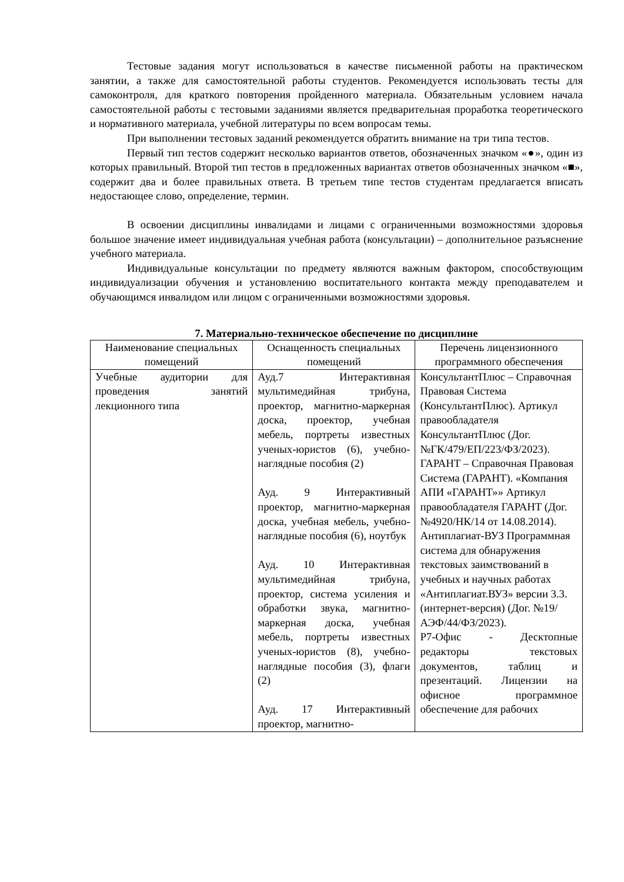Тестовые задания могут использоваться в качестве письменной работы на практическом занятии, а также для самостоятельной работы студентов. Рекомендуется использовать тесты для самоконтроля, для краткого повторения пройденного материала. Обязательным условием начала самостоятельной работы с тестовыми заданиями является предварительная проработка теоретического и нормативного материала, учебной литературы по всем вопросам темы.
При выполнении тестовых заданий рекомендуется обратить внимание на три типа тестов.
Первый тип тестов содержит несколько вариантов ответов, обозначенных значком «●», один из которых правильный. Второй тип тестов в предложенных вариантах ответов обозначенных значком «■», содержит два и более правильных ответа. В третьем типе тестов студентам предлагается вписать недостающее слово, определение, термин.
В освоении дисциплины инвалидами и лицами с ограниченными возможностями здоровья большое значение имеет индивидуальная учебная работа (консультации) – дополнительное разъяснение учебного материала.
Индивидуальные консультации по предмету являются важным фактором, способствующим индивидуализации обучения и установлению воспитательного контакта между преподавателем и обучающимся инвалидом или лицом с ограниченными возможностями здоровья.
7. Материально-техническое обеспечение по дисциплине
| Наименование специальных помещений | Оснащенность специальных помещений | Перечень лицензионного программного обеспечения |
| --- | --- | --- |
| Учебные аудитории для проведения занятий лекционного типа | Ауд.7 Интерактивная мультимедийная трибуна, проектор, магнитно-маркерная доска, проектор, учебная мебель, портреты известных ученых-юристов (6), учебно-наглядные пособия (2) Ауд. 9 Интерактивный проектор, магнитно-маркерная доска, учебная мебель, учебно-наглядные пособия (6), ноутбук Ауд. 10 Интерактивная мультимедийная трибуна, проектор, система усиления и обработки звука, магнитно-маркерная доска, учебная мебель, портреты известных ученых-юристов (8), учебно-наглядные пособия (3), флаги (2) Ауд. 17 Интерактивный проектор, магнитно- | КонсультантПлюс – Справочная Правовая Система (КонсультантПлюс). Артикул правообладателя КонсультантПлюс (Дог. №ГК/479/ЕП/223/ФЗ/2023). ГАРАНТ – Справочная Правовая Система (ГАРАНТ). «Компания АПИ «ГАРАНТ»» Артикул правообладателя ГАРАНТ (Дог. №4920/НК/14 от 14.08.2014). Антиплагиат-ВУЗ Программная система для обнаружения текстовых заимствований в учебных и научных работах «Антиплагиат.ВУЗ» версии 3.3. (интернет-версия) (Дог. №19/АЭФ/44/ФЗ/2023). Р7-Офис - Десктопные редакторы текстовых документов, таблиц и презентаций. Лицензии на офисное программное обеспечение для рабочих |